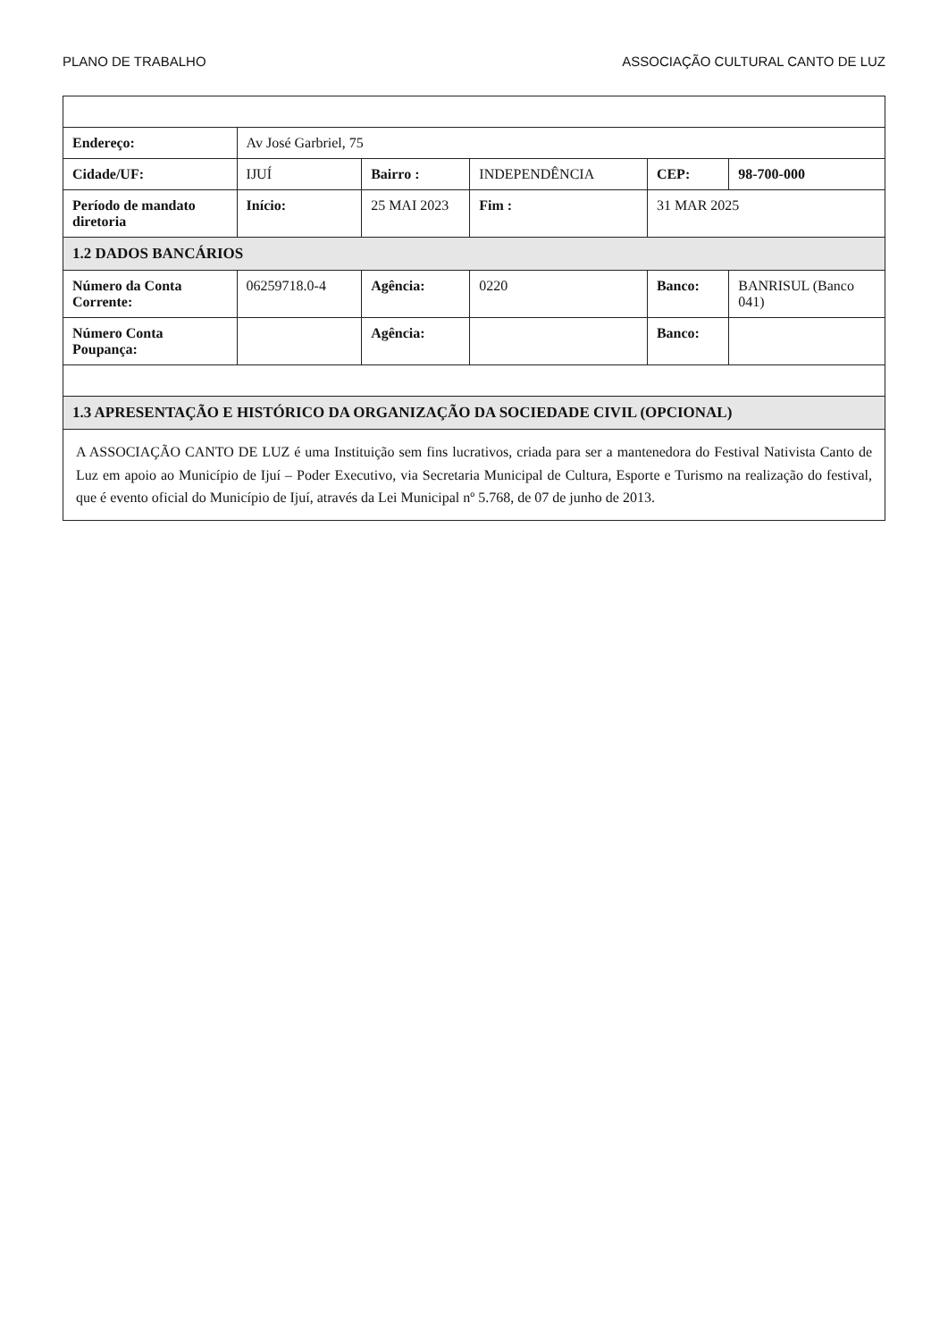PLANO DE TRABALHO ASSOCIAÇÃO CULTURAL CANTO DE LUZ
| Endereço: | Av José Garbriel, 75 | | | | |
| Cidade/UF: | IJUÍ | Bairro : | INDEPENDÊNCIA | CEP: | 98-700-000 |
| Período de mandato diretoria | Início: | 25 MAI 2023 | Fim : | 31 MAR 2025 | |
| 1.2 DADOS BANCÁRIOS | | | | | |
| Número da Conta Corrente: | 06259718.0-4 | Agência: | 0220 | Banco: | BANRISUL (Banco 041) |
| Número Conta Poupança: | | Agência: | | Banco: | |
| 1.3 APRESENTAÇÃO E HISTÓRICO DA ORGANIZAÇÃO DA SOCIEDADE CIVIL (OPCIONAL) | | | | | |
| A ASSOCIAÇÃO CANTO DE LUZ é uma Instituição sem fins lucrativos, criada para ser a mantenedora do Festival Nativista Canto de Luz em apoio ao Município de Ijuí – Poder Executivo, via Secretaria Municipal de Cultura, Esporte e Turismo na realização do festival, que é evento oficial do Município de Ijuí, através da Lei Municipal nº 5.768, de 07 de junho de 2013. | | | | | |